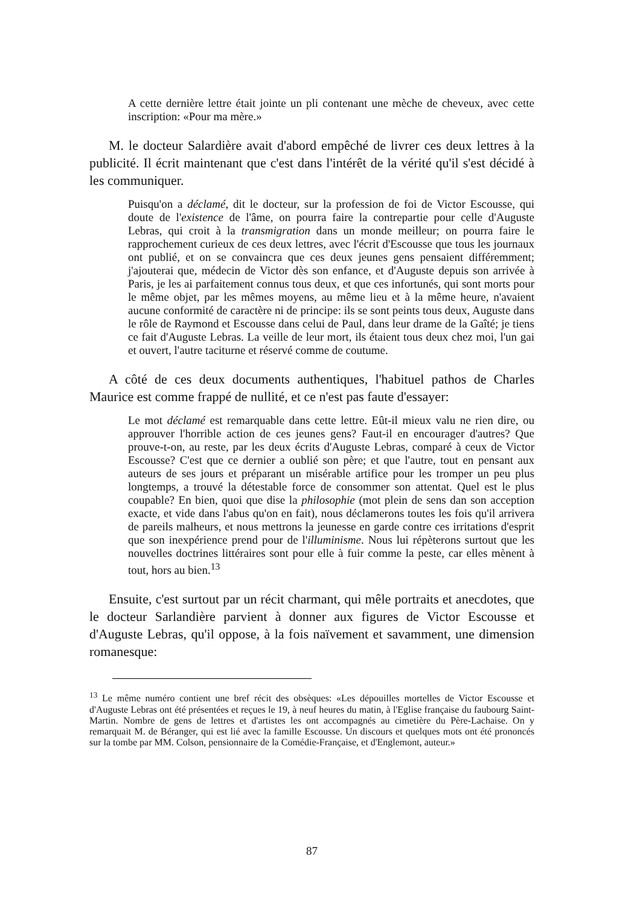A cette dernière lettre était jointe un pli contenant une mèche de cheveux, avec cette inscription: «Pour ma mère.»
M. le docteur Salardière avait d'abord empêché de livrer ces deux lettres à la publicité. Il écrit maintenant que c'est dans l'intérêt de la vérité qu'il s'est décidé à les communiquer.
Puisqu'on a déclamé, dit le docteur, sur la profession de foi de Victor Escousse, qui doute de l'existence de l'âme, on pourra faire la contrepartie pour celle d'Auguste Lebras, qui croit à la transmigration dans un monde meilleur; on pourra faire le rapprochement curieux de ces deux lettres, avec l'écrit d'Escousse que tous les journaux ont publié, et on se convaincra que ces deux jeunes gens pensaient différemment; j'ajouterai que, médecin de Victor dès son enfance, et d'Auguste depuis son arrivée à Paris, je les ai parfaitement connus tous deux, et que ces infortunés, qui sont morts pour le même objet, par les mêmes moyens, au même lieu et à la même heure, n'avaient aucune conformité de caractère ni de principe: ils se sont peints tous deux, Auguste dans le rôle de Raymond et Escousse dans celui de Paul, dans leur drame de la Gaîté; je tiens ce fait d'Auguste Lebras. La veille de leur mort, ils étaient tous deux chez moi, l'un gai et ouvert, l'autre taciturne et réservé comme de coutume.
A côté de ces deux documents authentiques, l'habituel pathos de Charles Maurice est comme frappé de nullité, et ce n'est pas faute d'essayer:
Le mot déclamé est remarquable dans cette lettre. Eût-il mieux valu ne rien dire, ou approuver l'horrible action de ces jeunes gens? Faut-il en encourager d'autres? Que prouve-t-on, au reste, par les deux écrits d'Auguste Lebras, comparé à ceux de Victor Escousse? C'est que ce dernier a oublié son père; et que l'autre, tout en pensant aux auteurs de ses jours et préparant un misérable artifice pour les tromper un peu plus longtemps, a trouvé la détestable force de consommer son attentat. Quel est le plus coupable? En bien, quoi que dise la philosophie (mot plein de sens dan son acception exacte, et vide dans l'abus qu'on en fait), nous déclamerons toutes les fois qu'il arrivera de pareils malheurs, et nous mettrons la jeunesse en garde contre ces irritations d'esprit que son inexpérience prend pour de l'illuminisme. Nous lui répèterons surtout que les nouvelles doctrines littéraires sont pour elle à fuir comme la peste, car elles mènent à tout, hors au bien.<sup>13</sup>
Ensuite, c'est surtout par un récit charmant, qui mêle portraits et anecdotes, que le docteur Sarlandière parvient à donner aux figures de Victor Escousse et d'Auguste Lebras, qu'il oppose, à la fois naïvement et savamment, une dimension romanesque:
<sup>13</sup> Le même numéro contient une bref récit des obsèques: «Les dépouilles mortelles de Victor Escousse et d'Auguste Lebras ont été présentées et reçues le 19, à neuf heures du matin, à l'Eglise française du faubourg Saint-Martin. Nombre de gens de lettres et d'artistes les ont accompagnés au cimetière du Père-Lachaise. On y remarquait M. de Béranger, qui est lié avec la famille Escousse. Un discours et quelques mots ont été prononcés sur la tombe par MM. Colson, pensionnaire de la Comédie-Française, et d'Englemont, auteur.»
87